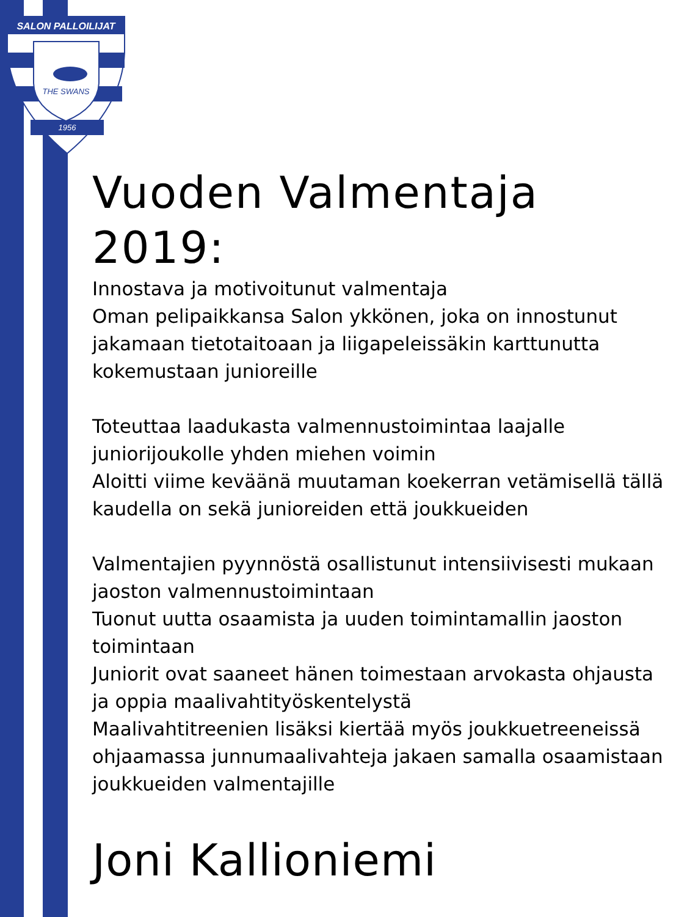SALON PALLOILIJAT
THE SWANS
1956
Vuoden Valmentaja 2019:
Innostava ja motivoitunut valmentaja
Oman pelipaikkansa Salon ykkönen, joka on innostunut jakamaan tietotaitoaan ja liigapeleissäkin karttunutta kokemustaan junioreille
Toteuttaa laadukasta valmennustoimintaa laajalle juniorijoukolle yhden miehen voimin
Aloitti viime keväänä muutaman koekerran vetämisellä tällä kaudella on sekä junioreiden että joukkueiden
Valmentajien pyynnöstä osallistunut intensiivisesti mukaan jaoston valmennustoimintaan
Tuonut uutta osaamista ja uuden toimintamallin jaoston toimintaan
Juniorit ovat saaneet hänen toimestaan arvokasta ohjausta ja oppia maalivahtityöskentelystä
Maalivahtitreenien lisäksi kiertää myös joukkuetreeneissä ohjaamassa junnumaalivahteja jakaen samalla osaamistaan joukkueiden valmentajille
Joni Kallioniemi